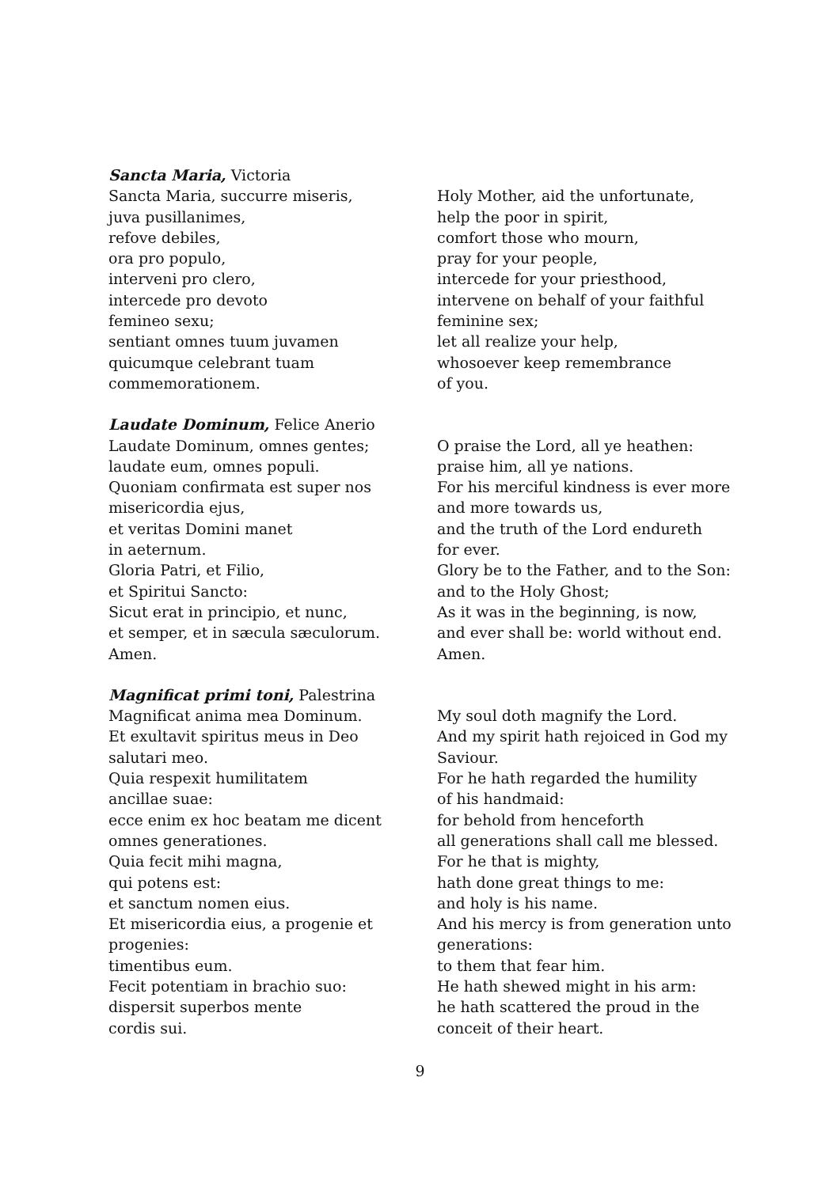Sancta Maria, Victoria
Sancta Maria, succurre miseris,
juva pusillanimes,
refove debiles,
ora pro populo,
interveni pro clero,
intercede pro devoto
femineo sexu;
sentiant omnes tuum juvamen
quicumque celebrant tuam
commemorationem.
Holy Mother, aid the unfortunate,
help the poor in spirit,
comfort those who mourn,
pray for your people,
intercede for your priesthood,
intervene on behalf of your faithful
feminine sex;
let all realize your help,
whosoever keep remembrance
of you.
Laudate Dominum, Felice Anerio
Laudate Dominum, omnes gentes;
laudate eum, omnes populi.
Quoniam confirmata est super nos
misericordia ejus,
et veritas Domini manet
in aeternum.
Gloria Patri, et Filio,
et Spiritui Sancto:
Sicut erat in principio, et nunc,
et semper, et in sæcula sæculorum.
Amen.
O praise the Lord, all ye heathen:
praise him, all ye nations.
For his merciful kindness is ever more
and more towards us,
and the truth of the Lord endureth
for ever.
Glory be to the Father, and to the Son:
and to the Holy Ghost;
As it was in the beginning, is now,
and ever shall be: world without end.
Amen.
Magnificat primi toni, Palestrina
Magnificat anima mea Dominum.
Et exultavit spiritus meus in Deo
salutari meo.
Quia respexit humilitatem
ancillae suae:
ecce enim ex hoc beatam me dicent
omnes generationes.
Quia fecit mihi magna,
qui potens est:
et sanctum nomen eius.
Et misericordia eius, a progenie et
progenies:
timentibus eum.
Fecit potentiam in brachio suo:
dispersit superbos mente
cordis sui.
My soul doth magnify the Lord.
And my spirit hath rejoiced in God my
Saviour.
For he hath regarded the humility
of his handmaid:
for behold from henceforth
all generations shall call me blessed.
For he that is mighty,
hath done great things to me:
and holy is his name.
And his mercy is from generation unto
generations:
to them that fear him.
He hath shewed might in his arm:
he hath scattered the proud in the
conceit of their heart.
9